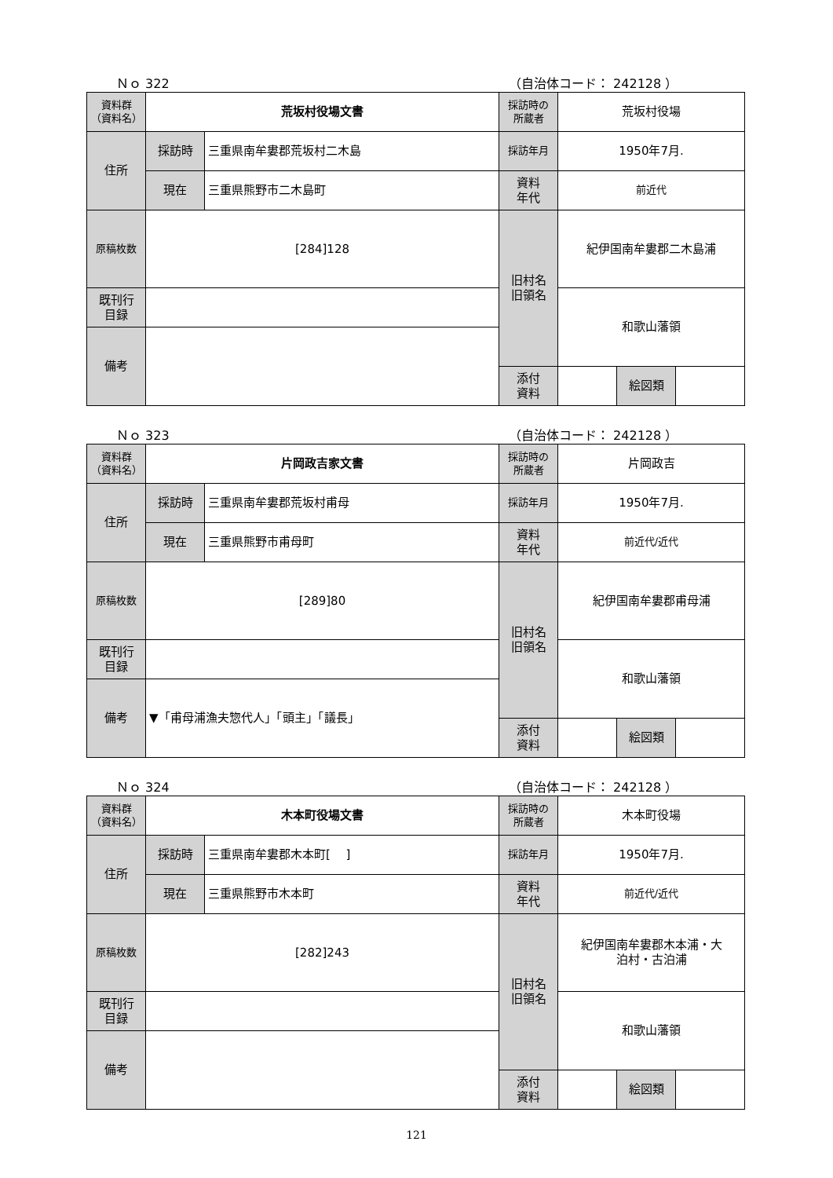Ｎｏ 322 （自治体コード： 242128 ）
| 資料群 （資料名） | 荒坂村役場文書 | | 採訪時の 所蔵者 | 荒坂村役場 | | |
| 住所 | 採訪時 | 三重県南牟婁郡荒坂村二木島 | 採訪年月 | 1950年7月. | | |
| | 現在 | 三重県熊野市二木島町 | 資料 年代 | 前近代 | | |
| 原稿枚数 | [284]128 | | 旧村名 旧領名 | 紀伊国南牟婁郡二木島浦 | | |
| 既刊行 目録 | | | | 和歌山藩領 | | |
| 備考 | | | | | | |
| | | | 添付 資料 | | 絵図類 | |
Ｎｏ 323 （自治体コード： 242128 ）
| 資料群 （資料名） | 片岡政吉家文書 | | 採訪時の 所蔵者 | 片岡政吉 | | |
| 住所 | 採訪時 | 三重県南牟婁郡荒坂村甫母 | 採訪年月 | 1950年7月. | | |
| | 現在 | 三重県熊野市甫母町 | 資料 年代 | 前近代/近代 | | |
| 原稿枚数 | [289]80 | | 旧村名 旧領名 | 紀伊国南牟婁郡甫母浦 | | |
| 既刊行 目録 | | | | 和歌山藩領 | | |
| 備考 | ▼「甫母浦漁夫惣代人」「頭主」「議長」 | | | | | |
| | | | 添付 資料 | | 絵図類 | |
Ｎｏ 324 （自治体コード： 242128 ）
| 資料群 （資料名） | 木本町役場文書 | | 採訪時の 所蔵者 | 木本町役場 | | |
| 住所 | 採訪時 | 三重県南牟婁郡木本町[ ] | 採訪年月 | 1950年7月. | | |
| | 現在 | 三重県熊野市木本町 | 資料 年代 | 前近代/近代 | | |
| 原稿枚数 | [282]243 | | 旧村名 旧領名 | 紀伊国南牟婁郡木本浦・大 泊村・古泊浦 | | |
| 既刊行 目録 | | | | 和歌山藩領 | | |
| 備考 | | | | | | |
| | | | 添付 資料 | | 絵図類 | |
121